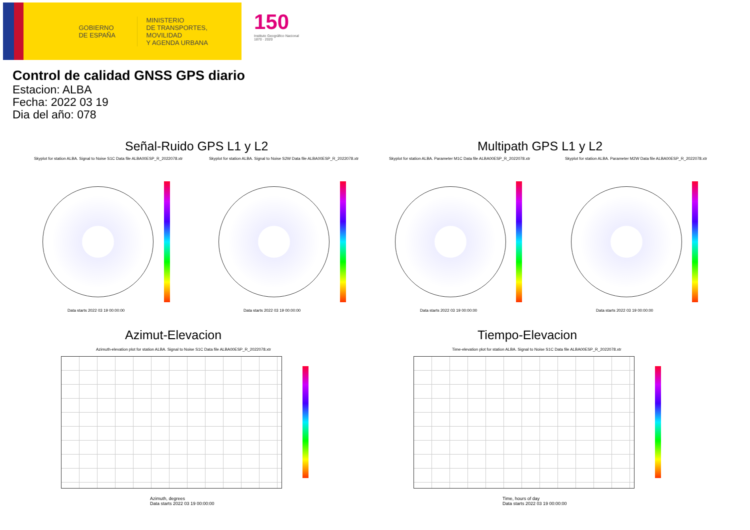GOBIERNO
DE ESPAÑA
MINISTERIO
DE TRANSPORTES, MOVILIDAD
Y AGENDA URBANA
150
Instituto Geográfico Nacional 1870 · 2020
Control de calidad GNSS GPS diario
Estacion: ALBA
Fecha: 2022 03 19
Dia del año: 078
Señal-Ruido GPS L1 y L2 Multipath GPS L1 y L2
Skyplot for station ALBA. Signal to Noise S1C Data file ALBA00ESP_R_2022078.xtr
Skyplot for station ALBA. Signal to Noise S2W Data file ALBA00ESP_R_2022078.xtr
Skyplot for station ALBA. Parameter M1C Data file ALBA00ESP_R_2022078.xtr
Skyplot for station ALBA. Parameter M2W Data file ALBA00ESP_R_2022078.xtr
Data starts 2022 03 19 00:00:00
Data starts 2022 03 19 00:00:00
Data starts 2022 03 19 00:00:00
Data starts 2022 03 19 00:00:00
Azimut-Elevacion Tiempo-Elevacion
Azimuth-elevation plot for station ALBA. Signal to Noise S1C Data file ALBA00ESP_R_2022078.xtr
Time-elevation plot for station ALBA. Signal to Noise S1C Data file ALBA00ESP_R_2022078.xtr
Azimuth, degrees
Data starts 2022 03 19 00:00:00
Time, hours of day
Data starts 2022 03 19 00:00:00